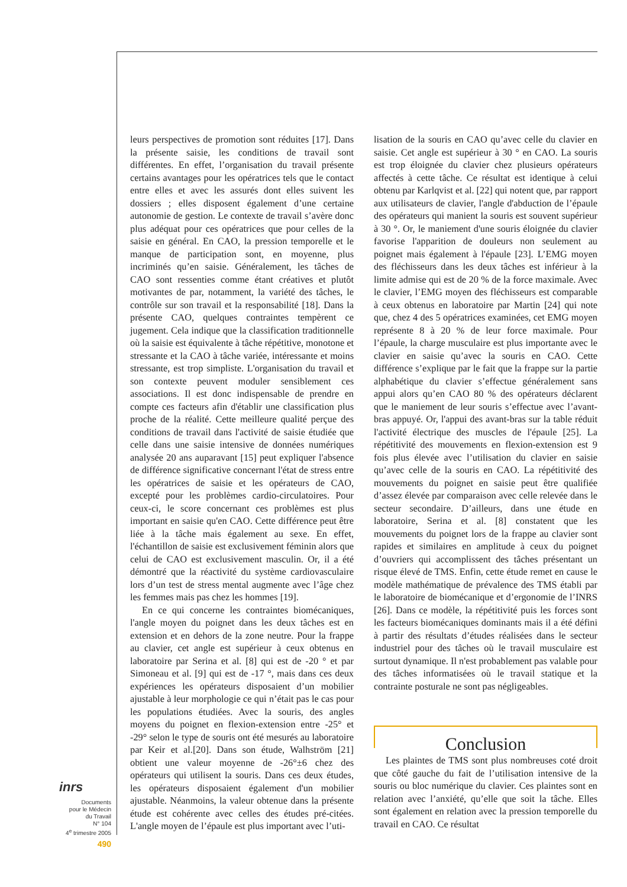leurs perspectives de promotion sont réduites [17]. Dans la présente saisie, les conditions de travail sont différentes. En effet, l’organisation du travail présente certains avantages pour les opératrices tels que le contact entre elles et avec les assurés dont elles suivent les dossiers ; elles disposent également d’une certaine autonomie de gestion. Le contexte de travail s’avère donc plus adéquat pour ces opératrices que pour celles de la saisie en général. En CAO, la pression temporelle et le manque de participation sont, en moyenne, plus incriminés qu’en saisie. Généralement, les tâches de CAO sont ressenties comme étant créatives et plutôt motivantes de par, notamment, la variété des tâches, le contrôle sur son travail et la responsabilité [18]. Dans la présente CAO, quelques contraintes tempèrent ce jugement. Cela indique que la classification traditionnelle où la saisie est équivalente à tâche répétitive, monotone et stressante et la CAO à tâche variée, intéressante et moins stressante, est trop simpliste. L'organisation du travail et son contexte peuvent moduler sensiblement ces associations. Il est donc indispensable de prendre en compte ces facteurs afin d'établir une classification plus proche de la réalité. Cette meilleure qualité perçue des conditions de travail dans l'activité de saisie étudiée que celle dans une saisie intensive de données numériques analysée 20 ans auparavant [15] peut expliquer l'absence de différence significative concernant l'état de stress entre les opératrices de saisie et les opérateurs de CAO, excepté pour les problèmes cardio-circulatoires. Pour ceux-ci, le score concernant ces problèmes est plus important en saisie qu'en CAO. Cette différence peut être liée à la tâche mais également au sexe. En effet, l'échantillon de saisie est exclusivement féminin alors que celui de CAO est exclusivement masculin. Or, il a été démontré que la réactivité du système cardiovasculaire lors d’un test de stress mental augmente avec l’âge chez les femmes mais pas chez les hommes [19].
En ce qui concerne les contraintes biomécaniques, l'angle moyen du poignet dans les deux tâches est en extension et en dehors de la zone neutre. Pour la frappe au clavier, cet angle est supérieur à ceux obtenus en laboratoire par Serina et al. [8] qui est de -20 ° et par Simoneau et al. [9] qui est de -17 °, mais dans ces deux expériences les opérateurs disposaient d’un mobilier ajustable à leur morphologie ce qui n’était pas le cas pour les populations étudiées. Avec la souris, des angles moyens du poignet en flexion-extension entre -25° et -29° selon le type de souris ont été mesurés au laboratoire par Keir et al.[20]. Dans son étude, Walhström [21] obtient une valeur moyenne de -26°±6 chez des opérateurs qui utilisent la souris. Dans ces deux études, les opérateurs disposaient également d'un mobilier ajustable. Néanmoins, la valeur obtenue dans la présente étude est cohérente avec celles des études pré-citées. L'angle moyen de l’épaule est plus important avec l’uti-
lisation de la souris en CAO qu’avec celle du clavier en saisie. Cet angle est supérieur à 30 ° en CAO. La souris est trop éloignée du clavier chez plusieurs opérateurs affectés à cette tâche. Ce résultat est identique à celui obtenu par Karlqvist et al. [22] qui notent que, par rapport aux utilisateurs de clavier, l'angle d'abduction de l’épaule des opérateurs qui manient la souris est souvent supérieur à 30 °. Or, le maniement d'une souris éloignée du clavier favorise l'apparition de douleurs non seulement au poignet mais également à l'épaule [23]. L’EMG moyen des fléchisseurs dans les deux tâches est inférieur à la limite admise qui est de 20 % de la force maximale. Avec le clavier, l’EMG moyen des fléchisseurs est comparable à ceux obtenus en laboratoire par Martin [24] qui note que, chez 4 des 5 opératrices examinées, cet EMG moyen représente 8 à 20 % de leur force maximale. Pour l’épaule, la charge musculaire est plus importante avec le clavier en saisie qu’avec la souris en CAO. Cette différence s’explique par le fait que la frappe sur la partie alphabétique du clavier s’effectue généralement sans appui alors qu’en CAO 80 % des opérateurs déclarent que le maniement de leur souris s’effectue avec l’avant-bras appuyé. Or, l'appui des avant-bras sur la table réduit l'activité électrique des muscles de l'épaule [25]. La répétitivité des mouvements en flexion-extension est 9 fois plus élevée avec l’utilisation du clavier en saisie qu’avec celle de la souris en CAO. La répétitivité des mouvements du poignet en saisie peut être qualifiée d’assez élevée par comparaison avec celle relevée dans le secteur secondaire. D’ailleurs, dans une étude en laboratoire, Serina et al. [8] constatent que les mouvements du poignet lors de la frappe au clavier sont rapides et similaires en amplitude à ceux du poignet d’ouvriers qui accomplissent des tâches présentant un risque élevé de TMS. Enfin, cette étude remet en cause le modèle mathématique de prévalence des TMS établi par le laboratoire de biomécanique et d’ergonomie de l’INRS [26]. Dans ce modèle, la répétitivité puis les forces sont les facteurs biomécaniques dominants mais il a été défini à partir des résultats d’études réalisées dans le secteur industriel pour des tâches où le travail musculaire est surtout dynamique. Il n'est probablement pas valable pour des tâches informatisées où le travail statique et la contrainte posturale ne sont pas négligeables.
Conclusion
Les plaintes de TMS sont plus nombreuses coté droit que côté gauche du fait de l’utilisation intensive de la souris ou bloc numérique du clavier. Ces plaintes sont en relation avec l’anxiété, qu’elle que soit la tâche. Elles sont également en relation avec la pression temporelle du travail en CAO. Ce résultat
inrs
Documents
pour le Médecin
du Travail
N° 104
4<sup>e</sup> trimestre 2005
490